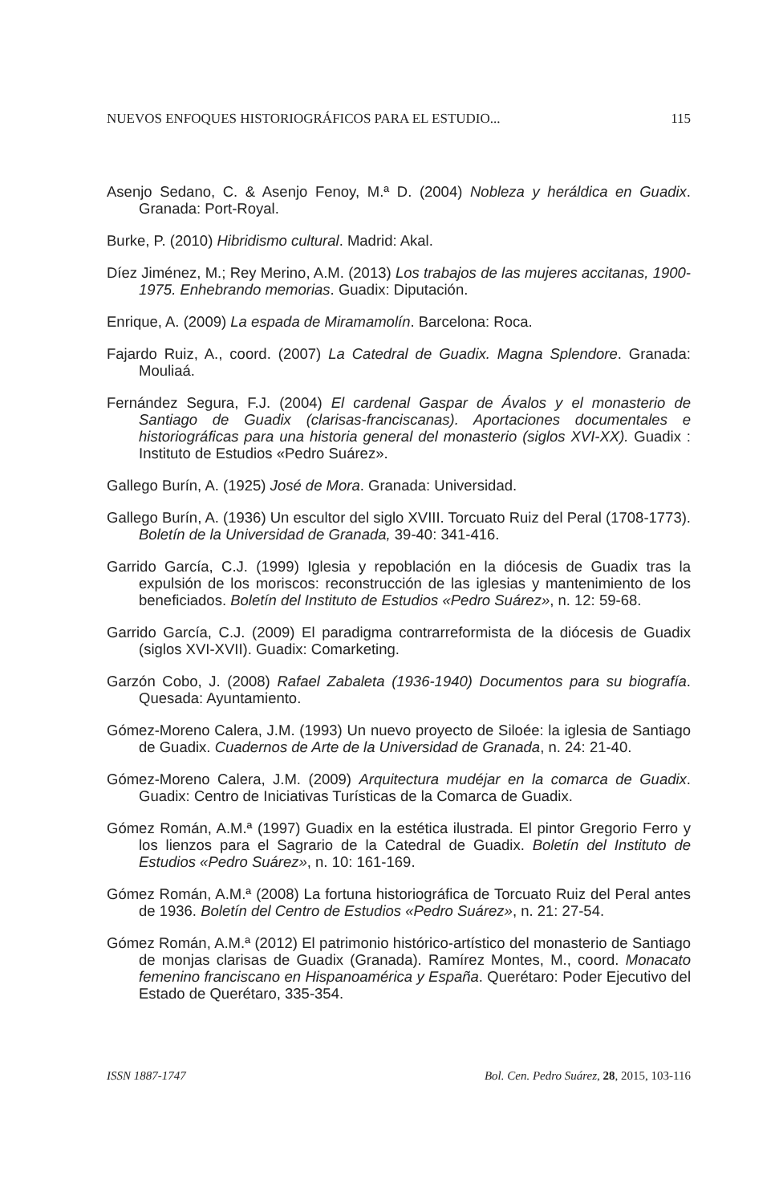NUEVOS ENFOQUES HISTORIOGRÁFICOS PARA EL ESTUDIO... 115
Asenjo Sedano, C. & Asenjo Fenoy, M.ª D. (2004) Nobleza y heráldica en Guadix. Granada: Port-Royal.
Burke, P. (2010) Hibridismo cultural. Madrid: Akal.
Díez Jiménez, M.; Rey Merino, A.M. (2013) Los trabajos de las mujeres accitanas, 1900-1975. Enhebrando memorias. Guadix: Diputación.
Enrique, A. (2009) La espada de Miramamolín. Barcelona: Roca.
Fajardo Ruiz, A., coord. (2007) La Catedral de Guadix. Magna Splendore. Granada: Mouliaá.
Fernández Segura, F.J. (2004) El cardenal Gaspar de Ávalos y el monasterio de Santiago de Guadix (clarisas-franciscanas). Aportaciones documentales e historiográficas para una historia general del monasterio (siglos XVI-XX). Guadix : Instituto de Estudios «Pedro Suárez».
Gallego Burín, A. (1925) José de Mora. Granada: Universidad.
Gallego Burín, A. (1936) Un escultor del siglo XVIII. Torcuato Ruiz del Peral (1708-1773). Boletín de la Universidad de Granada, 39-40: 341-416.
Garrido García, C.J. (1999) Iglesia y repoblación en la diócesis de Guadix tras la expulsión de los moriscos: reconstrucción de las iglesias y mantenimiento de los beneficiados. Boletín del Instituto de Estudios «Pedro Suárez», n. 12: 59-68.
Garrido García, C.J. (2009) El paradigma contrarreformista de la diócesis de Guadix (siglos XVI-XVII). Guadix: Comarketing.
Garzón Cobo, J. (2008) Rafael Zabaleta (1936-1940) Documentos para su biografía. Quesada: Ayuntamiento.
Gómez-Moreno Calera, J.M. (1993) Un nuevo proyecto de Siloée: la iglesia de Santiago de Guadix. Cuadernos de Arte de la Universidad de Granada, n. 24: 21-40.
Gómez-Moreno Calera, J.M. (2009) Arquitectura mudéjar en la comarca de Guadix. Guadix: Centro de Iniciativas Turísticas de la Comarca de Guadix.
Gómez Román, A.M.ª (1997) Guadix en la estética ilustrada. El pintor Gregorio Ferro y los lienzos para el Sagrario de la Catedral de Guadix. Boletín del Instituto de Estudios «Pedro Suárez», n. 10: 161-169.
Gómez Román, A.M.ª (2008) La fortuna historiográfica de Torcuato Ruiz del Peral antes de 1936. Boletín del Centro de Estudios «Pedro Suárez», n. 21: 27-54.
Gómez Román, A.M.ª (2012) El patrimonio histórico-artístico del monasterio de Santiago de monjas clarisas de Guadix (Granada). Ramírez Montes, M., coord. Monacato femenino franciscano en Hispanoamérica y España. Querétaro: Poder Ejecutivo del Estado de Querétaro, 335-354.
ISSN 1887-1747 Bol. Cen. Pedro Suárez, 28, 2015, 103-116